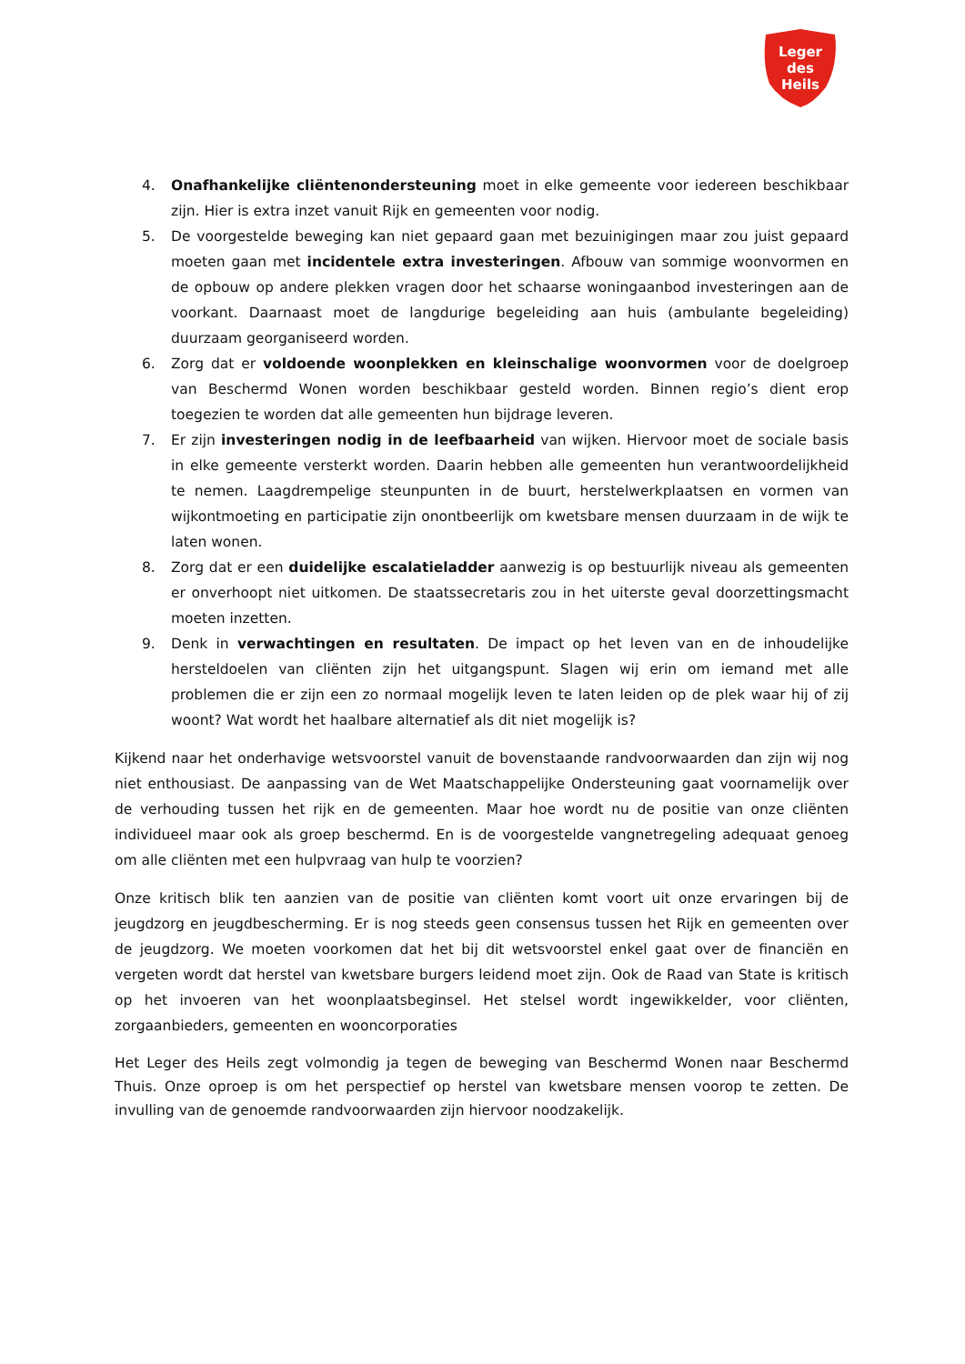Leger
des
Heils
4. Onafhankelijke cliëntenondersteuning moet in elke gemeente voor iedereen beschikbaar zijn. Hier is extra inzet vanuit Rijk en gemeenten voor nodig.
5. De voorgestelde beweging kan niet gepaard gaan met bezuinigingen maar zou juist gepaard moeten gaan met incidentele extra investeringen. Afbouw van sommige woonvormen en de opbouw op andere plekken vragen door het schaarse woningaanbod investeringen aan de voorkant. Daarnaast moet de langdurige begeleiding aan huis (ambulante begeleiding) duurzaam georganiseerd worden.
6. Zorg dat er voldoende woonplekken en kleinschalige woonvormen voor de doelgroep van Beschermd Wonen worden beschikbaar gesteld worden. Binnen regio’s dient erop toegezien te worden dat alle gemeenten hun bijdrage leveren.
7. Er zijn investeringen nodig in de leefbaarheid van wijken. Hiervoor moet de sociale basis in elke gemeente versterkt worden. Daarin hebben alle gemeenten hun verantwoordelijkheid te nemen. Laagdrempelige steunpunten in de buurt, herstelwerkplaatsen en vormen van wijkontmoeting en participatie zijn onontbeerlijk om kwetsbare mensen duurzaam in de wijk te laten wonen.
8. Zorg dat er een duidelijke escalatieladder aanwezig is op bestuurlijk niveau als gemeenten er onverhoopt niet uitkomen. De staatssecretaris zou in het uiterste geval doorzettingsmacht moeten inzetten.
9. Denk in verwachtingen en resultaten. De impact op het leven van en de inhoudelijke hersteldoelen van cliënten zijn het uitgangspunt. Slagen wij erin om iemand met alle problemen die er zijn een zo normaal mogelijk leven te laten leiden op de plek waar hij of zij woont? Wat wordt het haalbare alternatief als dit niet mogelijk is?
Kijkend naar het onderhavige wetsvoorstel vanuit de bovenstaande randvoorwaarden dan zijn wij nog niet enthousiast. De aanpassing van de Wet Maatschappelijke Ondersteuning gaat voornamelijk over de verhouding tussen het rijk en de gemeenten. Maar hoe wordt nu de positie van onze cliënten individueel maar ook als groep beschermd. En is de voorgestelde vangnetregeling adequaat genoeg om alle cliënten met een hulpvraag van hulp te voorzien?
Onze kritisch blik ten aanzien van de positie van cliënten komt voort uit onze ervaringen bij de jeugdzorg en jeugdbescherming. Er is nog steeds geen consensus tussen het Rijk en gemeenten over de jeugdzorg. We moeten voorkomen dat het bij dit wetsvoorstel enkel gaat over de financiën en vergeten wordt dat herstel van kwetsbare burgers leidend moet zijn. Ook de Raad van State is kritisch op het invoeren van het woonplaatsbeginsel. Het stelsel wordt ingewikkelder, voor cliënten, zorgaanbieders, gemeenten en wooncorporaties
Het Leger des Heils zegt volmondig ja tegen de beweging van Beschermd Wonen naar Beschermd Thuis. Onze oproep is om het perspectief op herstel van kwetsbare mensen voorop te zetten. De invulling van de genoemde randvoorwaarden zijn hiervoor noodzakelijk.